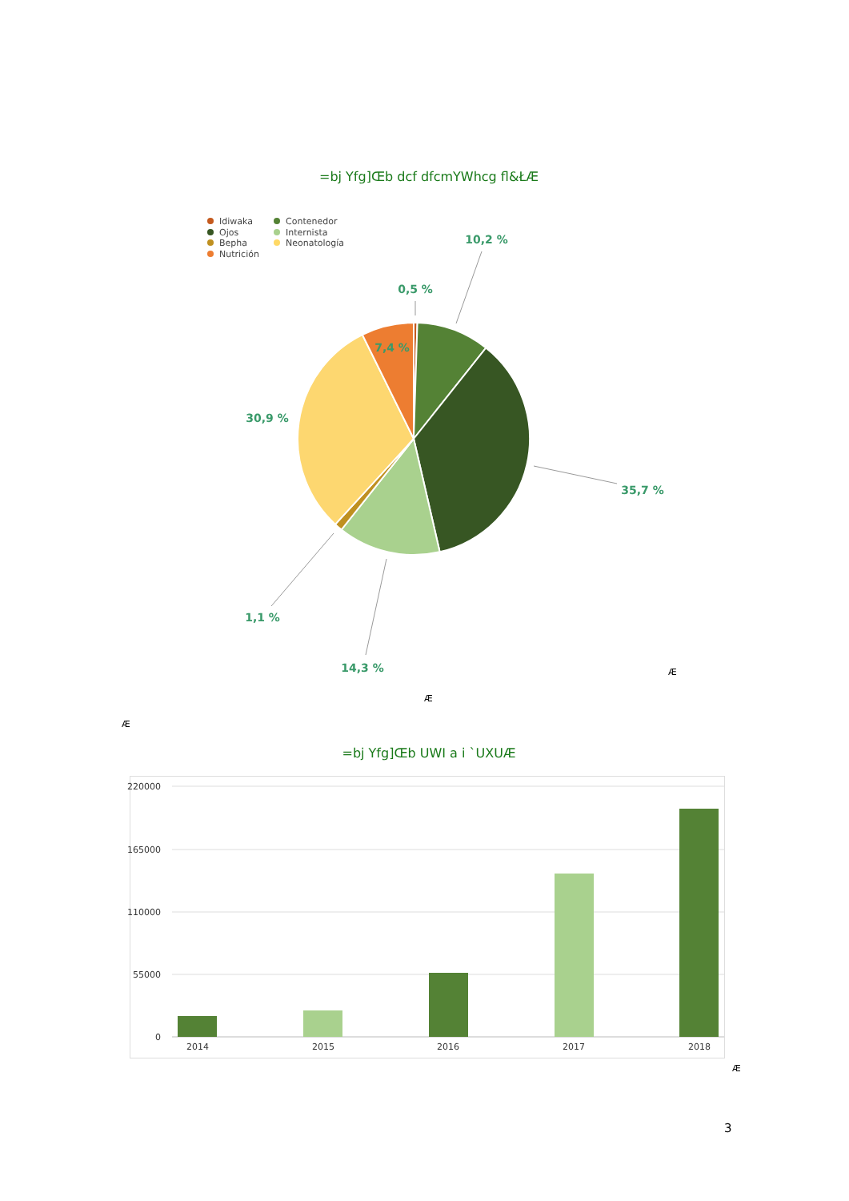=bj Yfg]Œb dcf dfcmYWhcg fl&ŁÆ
Idiwaka
Ojos
Bepha
Nutrición
Contenedor
Internista
Neonatología
10,2 %
0,5 %
7,4 %
30,9 %
35,7 %
1,1 %
14,3 %
Æ
Æ
Æ
=bj Yfg]Œb UWI a i `UXUÆ
220000
165000
110000
55000
0
2014
2015
2016
2017
2018
Æ
3